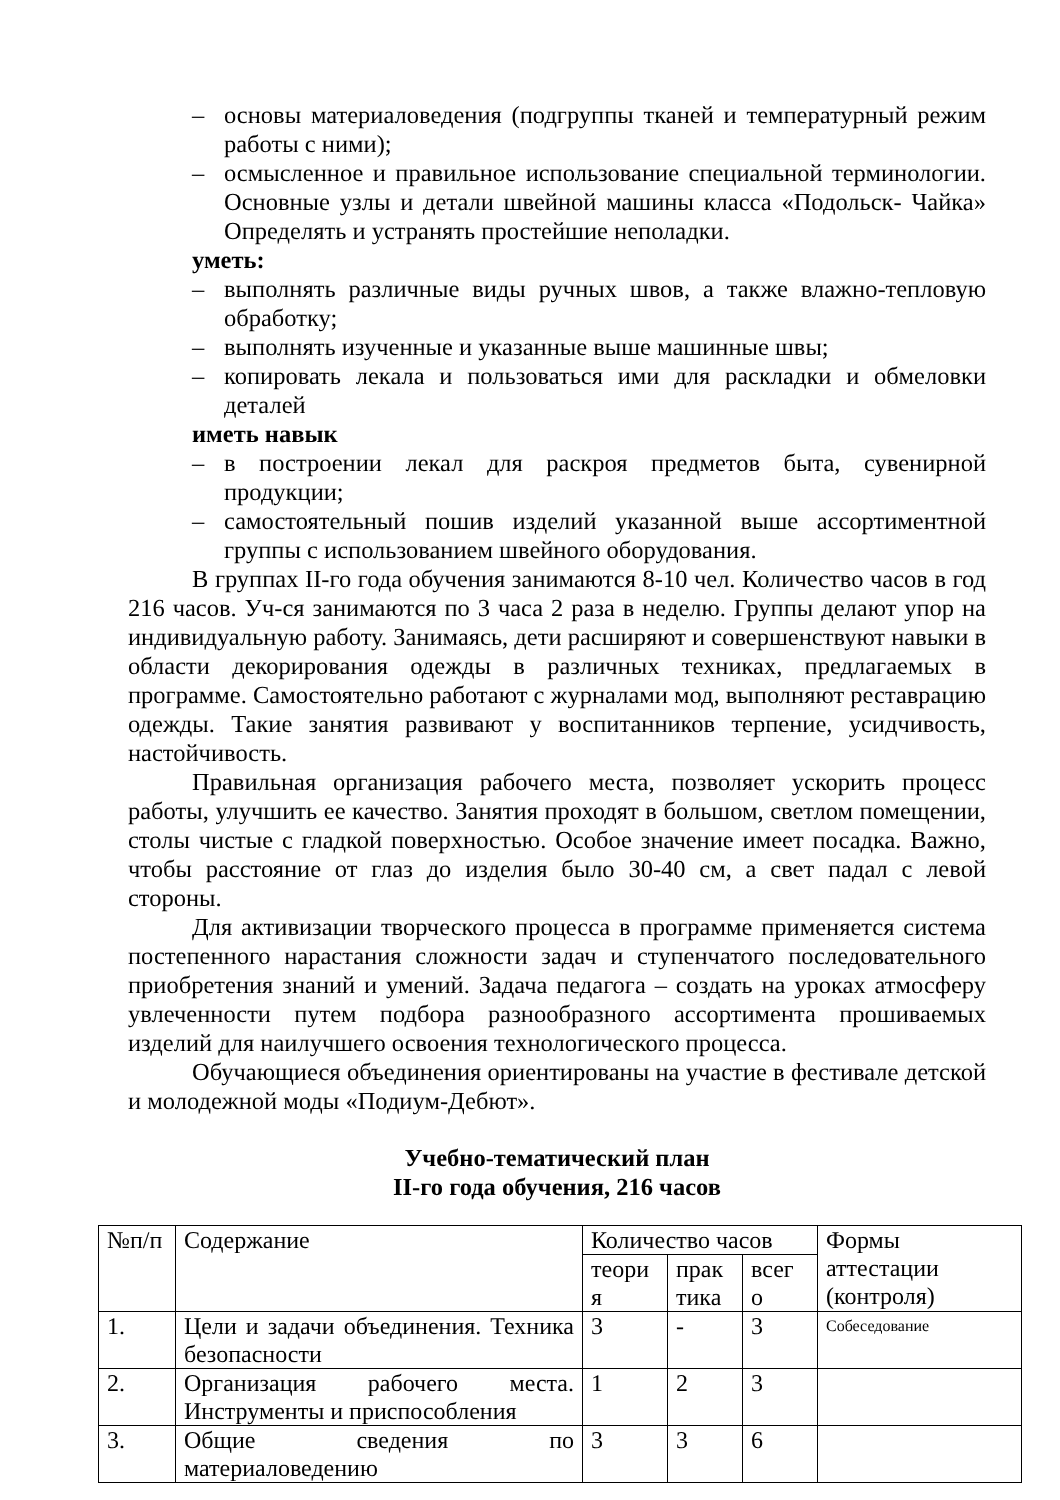– основы материаловедения (подгруппы тканей и температурный режим работы с ними);
– осмысленное и правильное использование специальной терминологии. Основные узлы и детали швейной машины класса «Подольск- Чайка» Определять и устранять простейшие неполадки.
уметь:
– выполнять различные виды ручных швов, а также влажно-тепловую обработку;
– выполнять изученные и указанные выше машинные швы;
– копировать лекала и пользоваться ими для раскладки и обмеловки деталей
иметь навык
– в построении лекал для раскроя предметов быта, сувенирной продукции;
– самостоятельный пошив изделий указанной выше ассортиментной группы с использованием швейного оборудования.
В группах II-го года обучения занимаются 8-10 чел. Количество часов в год 216 часов. Уч-ся занимаются по 3 часа 2 раза в неделю. Группы делают упор на индивидуальную работу. Занимаясь, дети расширяют и совершенствуют навыки в области декорирования одежды в различных техниках, предлагаемых в программе. Самостоятельно работают с журналами мод, выполняют реставрацию одежды. Такие занятия развивают у воспитанников терпение, усидчивость, настойчивость.
Правильная организация рабочего места, позволяет ускорить процесс работы, улучшить ее качество. Занятия проходят в большом, светлом помещении, столы чистые с гладкой поверхностью. Особое значение имеет посадка. Важно, чтобы расстояние от глаз до изделия было 30-40 см, а свет падал с левой стороны.
Для активизации творческого процесса в программе применяется система постепенного нарастания сложности задач и ступенчатого последовательного приобретения знаний и умений. Задача педагога – создать на уроках атмосферу увлеченности путем подбора разнообразного ассортимента прошиваемых изделий для наилучшего освоения технологического процесса.
Обучающиеся объединения ориентированы на участие в фестивале детской и молодежной моды «Подиум-Дебют».
Учебно-тематический план
II-го года обучения, 216 часов
| №п/п | Содержание | Количество часов | | | Формы аттестации (контроля) |
| | | теори я | прак тика | всег о | |
| 1. | Цели и задачи объединения. Техника безопасности | 3 | - | 3 | Собеседование |
| 2. | Организация рабочего места. Инструменты и приспособления | 1 | 2 | 3 | |
| 3. | Общие сведения по материаловедению | 3 | 3 | 6 | |